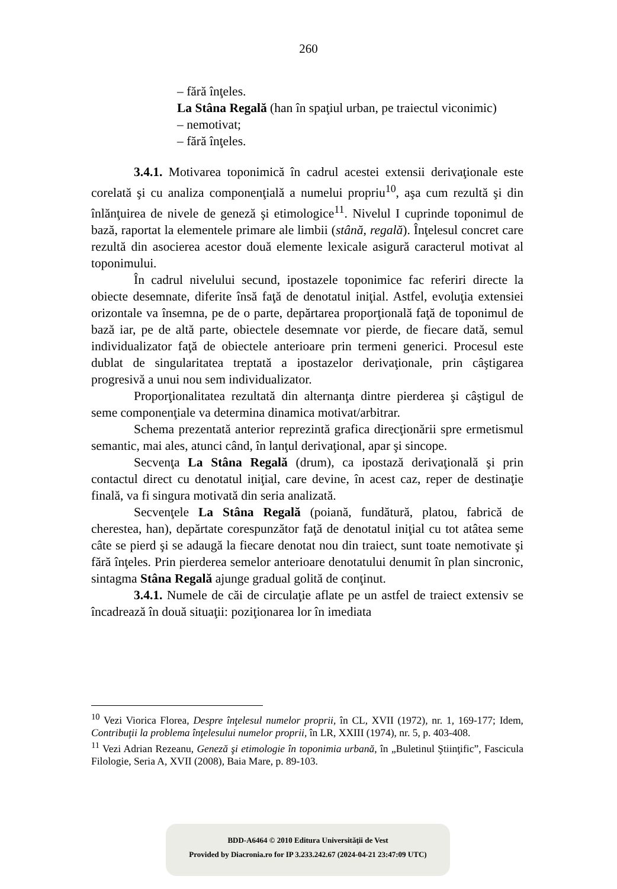260
– fără înţeles.
La Stâna Regală (han în spaţiul urban, pe traiectul viconimic)
– nemotivat;
– fără înţeles.
3.4.1. Motivarea toponimică în cadrul acestei extensii derivaţionale este corelată şi cu analiza componenţială a numelui propriu<sup>10</sup>, aşa cum rezultă şi din înlănţuirea de nivele de geneză şi etimologice<sup>11</sup>. Nivelul I cuprinde toponimul de bază, raportat la elementele primare ale limbii (stână, regală). Înţelesul concret care rezultă din asocierea acestor două elemente lexicale asigură caracterul motivat al toponimului.
În cadrul nivelului secund, ipostazele toponimice fac referiri directe la obiecte desemnate, diferite însă faţă de denotatul iniţial. Astfel, evoluţia extensiei orizontale va însemna, pe de o parte, depărtarea proporţională faţă de toponimul de bază iar, pe de altă parte, obiectele desemnate vor pierde, de fiecare dată, semul individualizator faţă de obiectele anterioare prin termeni generici. Procesul este dublat de singularitatea treptată a ipostazelor derivaţionale, prin câştigarea progresivă a unui nou sem individualizator.
Proporţionalitatea rezultată din alternanţa dintre pierderea şi câştigul de seme componenţiale va determina dinamica motivat/arbitrar.
Schema prezentată anterior reprezintă grafica direcţionării spre ermetismul semantic, mai ales, atunci când, în lanţul derivaţional, apar şi sincope.
Secvenţa La Stâna Regală (drum), ca ipostază derivaţională şi prin contactul direct cu denotatul iniţial, care devine, în acest caz, reper de destinaţie finală, va fi singura motivată din seria analizată.
Secvenţele La Stâna Regală (poiană, fundătură, platou, fabrică de cherestea, han), depărtate corespunzător faţă de denotatul iniţial cu tot atâtea seme câte se pierd şi se adaugă la fiecare denotat nou din traiect, sunt toate nemotivate şi fără înţeles. Prin pierderea semelor anterioare denotatului denumit în plan sincronic, sintagma Stâna Regală ajunge gradual golită de conţinut.
3.4.1. Numele de căi de circulaţie aflate pe un astfel de traiect extensiv se încadrează în două situaţii: poziţionarea lor în imediata
<sup>10</sup> Vezi Viorica Florea, Despre înţelesul numelor proprii, în CL, XVII (1972), nr. 1, 169-177; Idem, Contribuţii la problema înţelesului numelor proprii, în LR, XXIII (1974), nr. 5, p. 403-408.
<sup>11</sup> Vezi Adrian Rezeanu, Geneză şi etimologie în toponimia urbană, în „Buletinul Ştiinţific”, Fascicula Filologie, Seria A, XVII (2008), Baia Mare, p. 89-103.
BDD-A6464 © 2010 Editura Universităţii de Vest
Provided by Diacronia.ro for IP 3.233.242.67 (2024-04-21 23:47:09 UTC)